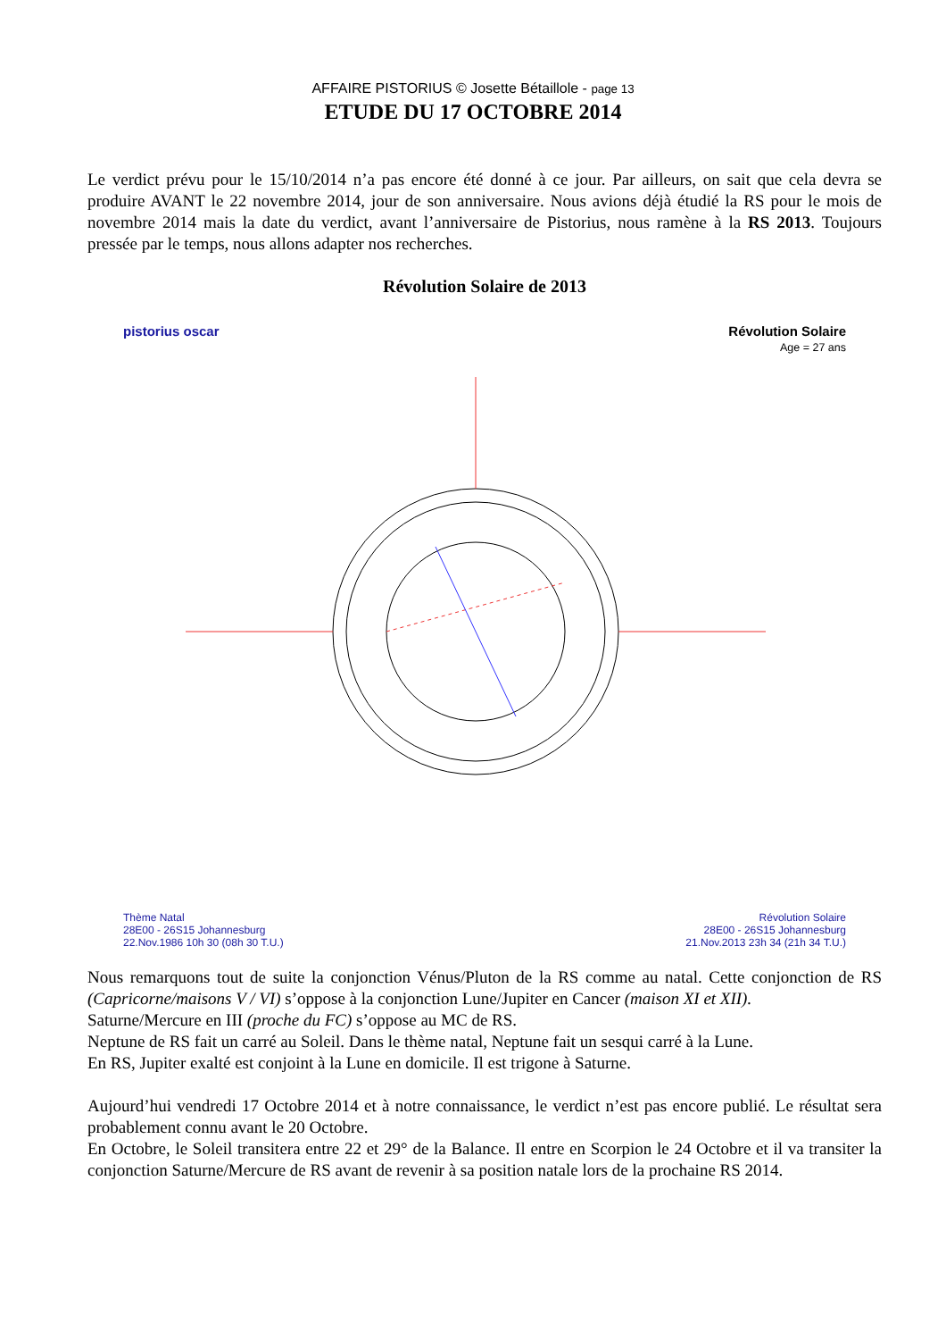AFFAIRE PISTORIUS © Josette Bétaillole - page 13
ETUDE DU 17 OCTOBRE 2014
Le verdict prévu pour le 15/10/2014 n’a pas encore été donné à ce jour. Par ailleurs, on sait que cela devra se produire AVANT le 22 novembre 2014, jour de son anniversaire. Nous avions déjà étudié la RS pour le mois de novembre 2014 mais la date du verdict, avant l’anniversaire de Pistorius, nous ramène à la RS 2013. Toujours pressée par le temps, nous allons adapter nos recherches.
Révolution Solaire de 2013
pistorius oscar
Révolution Solaire
Age = 27 ans
Thème Natal
28E00 - 26S15 Johannesburg
22.Nov.1986 10h 30 (08h 30 T.U.)
Révolution Solaire
28E00 - 26S15 Johannesburg
21.Nov.2013 23h 34 (21h 34 T.U.)
Nous remarquons tout de suite la conjonction Vénus/Pluton de la RS comme au natal. Cette conjonction de RS (Capricorne/maisons V / VI) s’oppose à la conjonction Lune/Jupiter en Cancer (maison XI et XII).
Saturne/Mercure en III (proche du FC) s’oppose au MC de RS.
Neptune de RS fait un carré au Soleil. Dans le thème natal, Neptune fait un sesqui carré à la Lune.
En RS, Jupiter exalté est conjoint à la Lune en domicile. Il est trigone à Saturne.
Aujourd’hui vendredi 17 Octobre 2014 et à notre connaissance, le verdict n’est pas encore publié. Le résultat sera probablement connu avant le 20 Octobre.
En Octobre, le Soleil transitera entre 22 et 29° de la Balance. Il entre en Scorpion le 24 Octobre et il va transiter la conjonction Saturne/Mercure de RS avant de revenir à sa position natale lors de la prochaine RS 2014.